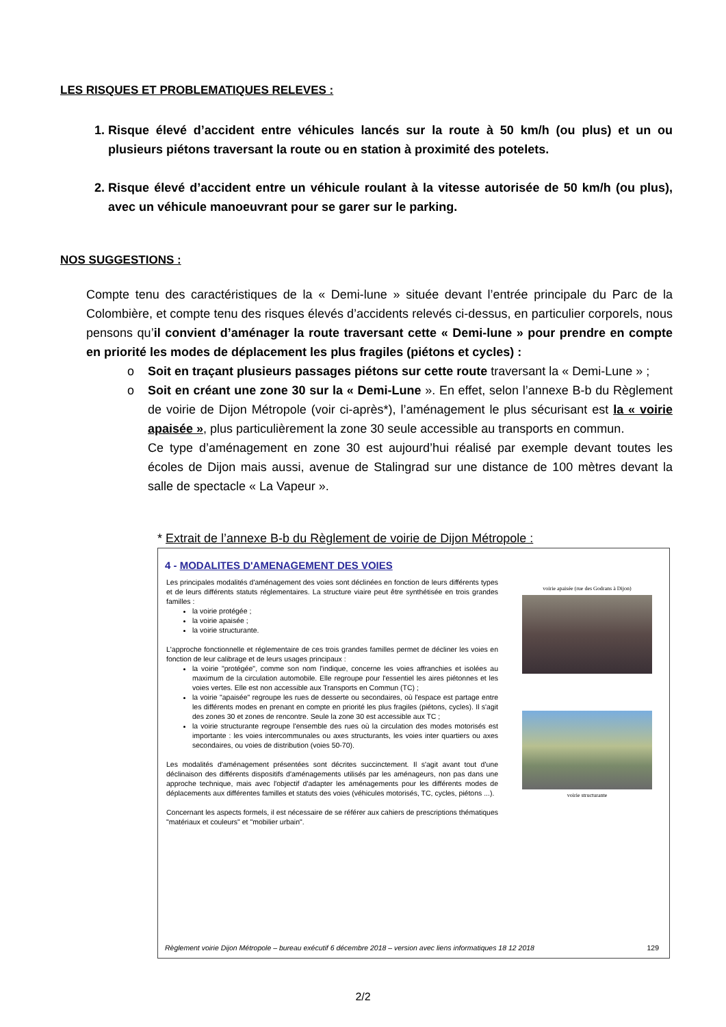LES RISQUES ET PROBLEMATIQUES RELEVES :
1. Risque élevé d’accident entre véhicules lancés sur la route à 50 km/h (ou plus) et un ou plusieurs piétons traversant la route ou en station à proximité des potelets.
2. Risque élevé d’accident entre un véhicule roulant à la vitesse autorisée de 50 km/h (ou plus), avec un véhicule manoeuvrant pour se garer sur le parking.
NOS SUGGESTIONS :
Compte tenu des caractéristiques de la « Demi-lune » située devant l’entrée principale du Parc de la Colombière, et compte tenu des risques élevés d’accidents relevés ci-dessus, en particulier corporels, nous pensons qu’il convient d’aménager la route traversant cette « Demi-lune » pour prendre en compte en priorité les modes de déplacement les plus fragiles (piétons et cycles) :
o Soit en traçant plusieurs passages piétons sur cette route traversant la « Demi-Lune » ;
o Soit en créant une zone 30 sur la « Demi-Lune ». En effet, selon l’annexe B-b du Règlement de voirie de Dijon Métropole (voir ci-après*), l’aménagement le plus sécurisant est la « voirie apaisée », plus particulièrement la zone 30 seule accessible au transports en commun.
Ce type d’aménagement en zone 30 est aujourd’hui réalisé par exemple devant toutes les écoles de Dijon mais aussi, avenue de Stalingrad sur une distance de 100 mètres devant la salle de spectacle « La Vapeur ».
* Extrait de l’annexe B-b du Règlement de voirie de Dijon Métropole :
4 - MODALITES D'AMENAGEMENT DES VOIES
Les principales modalités d'aménagement des voies sont déclinées en fonction de leurs différents types et de leurs différents statuts réglementaires. La structure viaire peut être synthétisée en trois grandes familles :
la voirie protégée ;
la voirie apaisée ;
la voirie structurante.
L'approche fonctionnelle et réglementaire de ces trois grandes familles permet de décliner les voies en fonction de leur calibrage et de leurs usages principaux :
la voirie "protégée", comme son nom l'indique, concerne les voies affranchies et isolées au maximum de la circulation automobile. Elle regroupe pour l'essentiel les aires piétonnes et les voies vertes. Elle est non accessible aux Transports en Commun (TC) ;
la voirie "apaisée" regroupe les rues de desserte ou secondaires, où l'espace est partage entre les différents modes en prenant en compte en priorité les plus fragiles (piétons, cycles). Il s'agit des zones 30 et zones de rencontre. Seule la zone 30 est accessible aux TC ;
la voirie structurante regroupe l'ensemble des rues où la circulation des modes motorisés est importante : les voies intercommunales ou axes structurants, les voies inter quartiers ou axes secondaires, ou voies de distribution (voies 50-70).
Les modalités d'aménagement présentées sont décrites succinctement. Il s'agit avant tout d'une déclinaison des différents dispositifs d'aménagements utilisés par les aménageurs, non pas dans une approche technique, mais avec l'objectif d'adapter les aménagements pour les différents modes de déplacements aux différentes familles et statuts des voies (véhicules motorisés, TC, cycles, piétons ...).
Concernant les aspects formels, il est nécessaire de se référer aux cahiers de prescriptions thématiques "matériaux et couleurs" et "mobilier urbain".
voirie apaisée (rue des Godrans à Dijon)
voirie structurante
Règlement voirie Dijon Métropole – bureau exécutif 6 décembre 2018 – version avec liens informatiques 18 12 2018 129
2/2